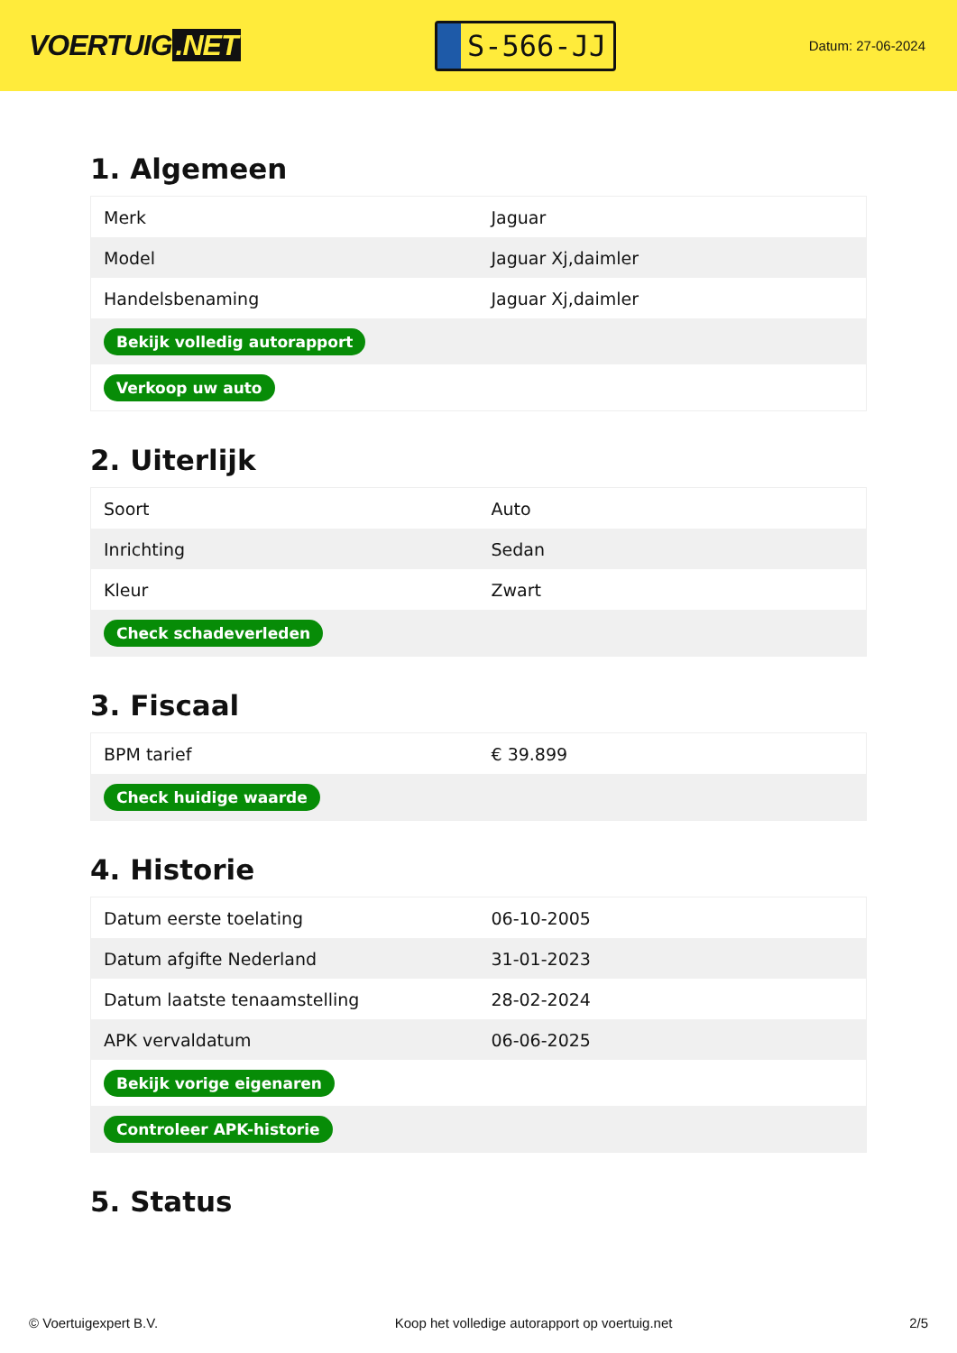VOERTUIG.NET
S-566-JJ
Datum: 27-06-2024
1. Algemeen
| Merk | Jaguar |
| Model | Jaguar Xj,daimler |
| Handelsbenaming | Jaguar Xj,daimler |
| Bekijk volledig autorapport | |
| Verkoop uw auto | |
2. Uiterlijk
| Soort | Auto |
| Inrichting | Sedan |
| Kleur | Zwart |
| Check schadeverleden | |
3. Fiscaal
| BPM tarief | € 39.899 |
| Check huidige waarde | |
4. Historie
| Datum eerste toelating | 06-10-2005 |
| Datum afgifte Nederland | 31-01-2023 |
| Datum laatste tenaamstelling | 28-02-2024 |
| APK vervaldatum | 06-06-2025 |
| Bekijk vorige eigenaren | |
| Controleer APK-historie | |
5. Status
© Voertuigexpert B.V. Koop het volledige autorapport op voertuig.net 2/5